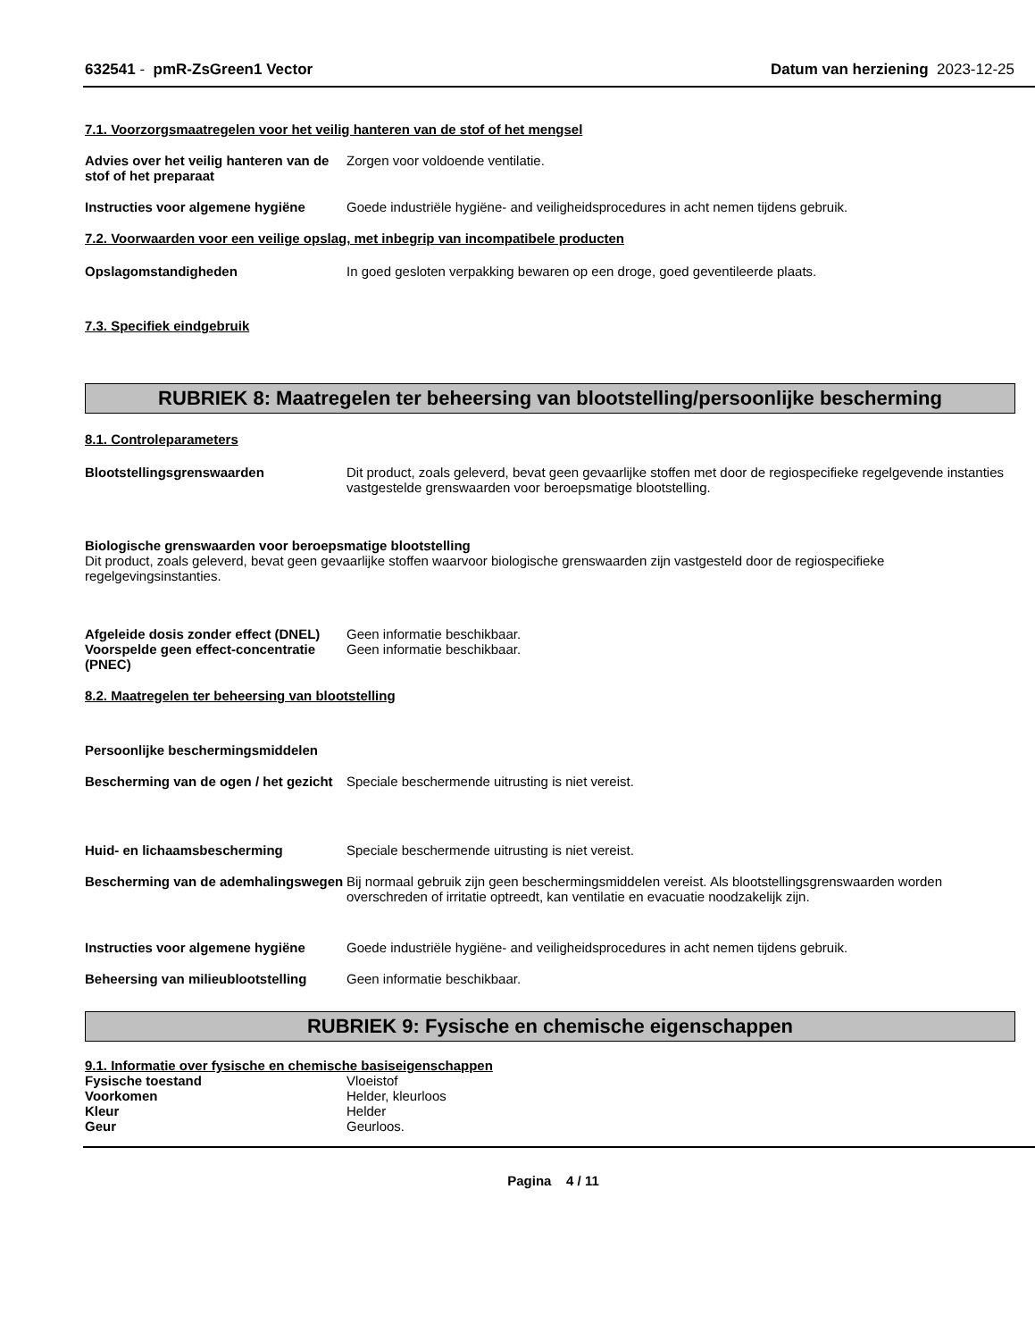632541 - pmR-ZsGreen1 Vector Datum van herziening 2023-12-25
7.1. Voorzorgsmaatregelen voor het veilig hanteren van de stof of het mengsel
Advies over het veilig hanteren van de stof of het preparaat
Zorgen voor voldoende ventilatie.
Instructies voor algemene hygiëne
Goede industriële hygiëne- and veiligheidsprocedures in acht nemen tijdens gebruik.
7.2. Voorwaarden voor een veilige opslag, met inbegrip van incompatibele producten
Opslagomstandigheden In goed gesloten verpakking bewaren op een droge, goed geventileerde plaats.
7.3. Specifiek eindgebruik
RUBRIEK 8: Maatregelen ter beheersing van blootstelling/persoonlijke bescherming
8.1. Controleparameters
Blootstellingsgrenswaarden Dit product, zoals geleverd, bevat geen gevaarlijke stoffen met door de regiospecifieke regelgevende instanties vastgestelde grenswaarden voor beroepsmatige blootstelling.
Biologische grenswaarden voor beroepsmatige blootstelling
Dit product, zoals geleverd, bevat geen gevaarlijke stoffen waarvoor biologische grenswaarden zijn vastgesteld door de regiospecifieke regelgevingsinstanties.
Afgeleide dosis zonder effect (DNEL)
Geen informatie beschikbaar.
Voorspelde geen effect-concentratie (PNEC)
Geen informatie beschikbaar.
8.2. Maatregelen ter beheersing van blootstelling
Persoonlijke beschermingsmiddelen
Bescherming van de ogen / het gezicht
Speciale beschermende uitrusting is niet vereist.
Huid- en lichaamsbescherming Speciale beschermende uitrusting is niet vereist.
Bescherming van de ademhalingswegen
Bij normaal gebruik zijn geen beschermingsmiddelen vereist. Als blootstellingsgrenswaarden worden overschreden of irritatie optreedt, kan ventilatie en evacuatie noodzakelijk zijn.
Instructies voor algemene hygiëne
Goede industriële hygiëne- and veiligheidsprocedures in acht nemen tijdens gebruik.
Beheersing van milieublootstelling
Geen informatie beschikbaar.
RUBRIEK 9: Fysische en chemische eigenschappen
9.1. Informatie over fysische en chemische basiseigenschappen
Fysische toestand Vloeistof
Voorkomen Helder, kleurloos
Kleur Helder
Geur Geurloos.
Pagina 4 / 11